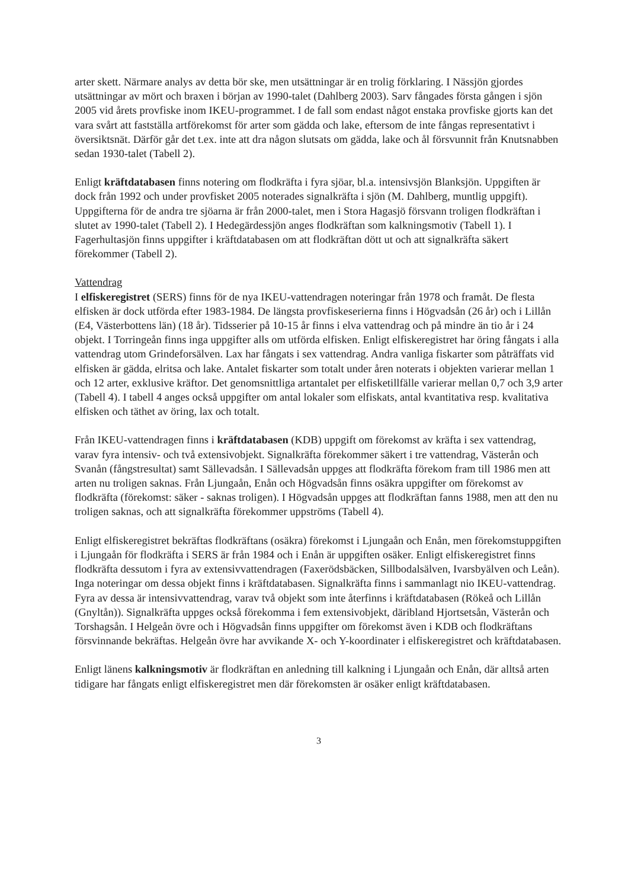arter skett. Närmare analys av detta bör ske, men utsättningar är en trolig förklaring. I Nässjön gjordes utsättningar av mört och braxen i början av 1990-talet (Dahlberg 2003). Sarv fångades första gången i sjön 2005 vid årets provfiske inom IKEU-programmet. I de fall som endast något enstaka provfiske gjorts kan det vara svårt att fastställa artförekomst för arter som gädda och lake, eftersom de inte fångas representativt i översiktsnät. Därför går det t.ex. inte att dra någon slutsats om gädda, lake och ål försvunnit från Knutsnabben sedan 1930-talet (Tabell 2).
Enligt kräftdatabasen finns notering om flodkräfta i fyra sjöar, bl.a. intensivsjön Blanksjön. Uppgiften är dock från 1992 och under provfisket 2005 noterades signalkräfta i sjön (M. Dahlberg, muntlig uppgift). Uppgifterna för de andra tre sjöarna är från 2000-talet, men i Stora Hagasjö försvann troligen flodkräftan i slutet av 1990-talet (Tabell 2). I Hedegärdessjön anges flodkräftan som kalkningsmotiv (Tabell 1). I Fagerhultasjön finns uppgifter i kräftdatabasen om att flodkräftan dött ut och att signalkräfta säkert förekommer (Tabell 2).
Vattendrag
I elfiskeregistret (SERS) finns för de nya IKEU-vattendragen noteringar från 1978 och framåt. De flesta elfisken är dock utförda efter 1983-1984. De längsta provfiskeserierna finns i Högvadsån (26 år) och i Lillån (E4, Västerbottens län) (18 år). Tidsserier på 10-15 år finns i elva vattendrag och på mindre än tio år i 24 objekt. I Torringeån finns inga uppgifter alls om utförda elfisken. Enligt elfiskeregistret har öring fångats i alla vattendrag utom Grindeforsälven. Lax har fångats i sex vattendrag. Andra vanliga fiskarter som påträffats vid elfisken är gädda, elritsa och lake. Antalet fiskarter som totalt under åren noterats i objekten varierar mellan 1 och 12 arter, exklusive kräftor. Det genomsnittliga artantalet per elfisketillfälle varierar mellan 0,7 och 3,9 arter (Tabell 4). I tabell 4 anges också uppgifter om antal lokaler som elfiskats, antal kvantitativa resp. kvalitativa elfisken och täthet av öring, lax och totalt.
Från IKEU-vattendragen finns i kräftdatabasen (KDB) uppgift om förekomst av kräfta i sex vattendrag, varav fyra intensiv- och två extensivobjekt. Signalkräfta förekommer säkert i tre vattendrag, Västerån och Svanån (fångstresultat) samt Sällevadsån. I Sällevadsån uppges att flodkräfta förekom fram till 1986 men att arten nu troligen saknas. Från Ljungaån, Enån och Högvadsån finns osäkra uppgifter om förekomst av flodkräfta (förekomst: säker - saknas troligen). I Högvadsån uppges att flodkräftan fanns 1988, men att den nu troligen saknas, och att signalkräfta förekommer uppströms (Tabell 4).
Enligt elfiskeregistret bekräftas flodkräftans (osäkra) förekomst i Ljungaån och Enån, men förekomstuppgiften i Ljungaån för flodkräfta i SERS är från 1984 och i Enån är uppgiften osäker. Enligt elfiskeregistret finns flodkräfta dessutom i fyra av extensivvattendragen (Faxerödsbäcken, Sillbodalsälven, Ivarsbyälven och Leån). Inga noteringar om dessa objekt finns i kräftdatabasen. Signalkräfta finns i sammanlagt nio IKEU-vattendrag. Fyra av dessa är intensivvattendrag, varav två objekt som inte återfinns i kräftdatabasen (Rökeå och Lillån (Gnyltån)). Signalkräfta uppges också förekomma i fem extensivobjekt, däribland Hjortsetsån, Västerån och Torshagsån. I Helgeån övre och i Högvadsån finns uppgifter om förekomst även i KDB och flodkräftans försvinnande bekräftas. Helgeån övre har avvikande X- och Y-koordinater i elfiskeregistret och kräftdatabasen.
Enligt länens kalkningsmotiv är flodkräftan en anledning till kalkning i Ljungaån och Enån, där alltså arten tidigare har fångats enligt elfiskeregistret men där förekomsten är osäker enligt kräftdatabasen.
3